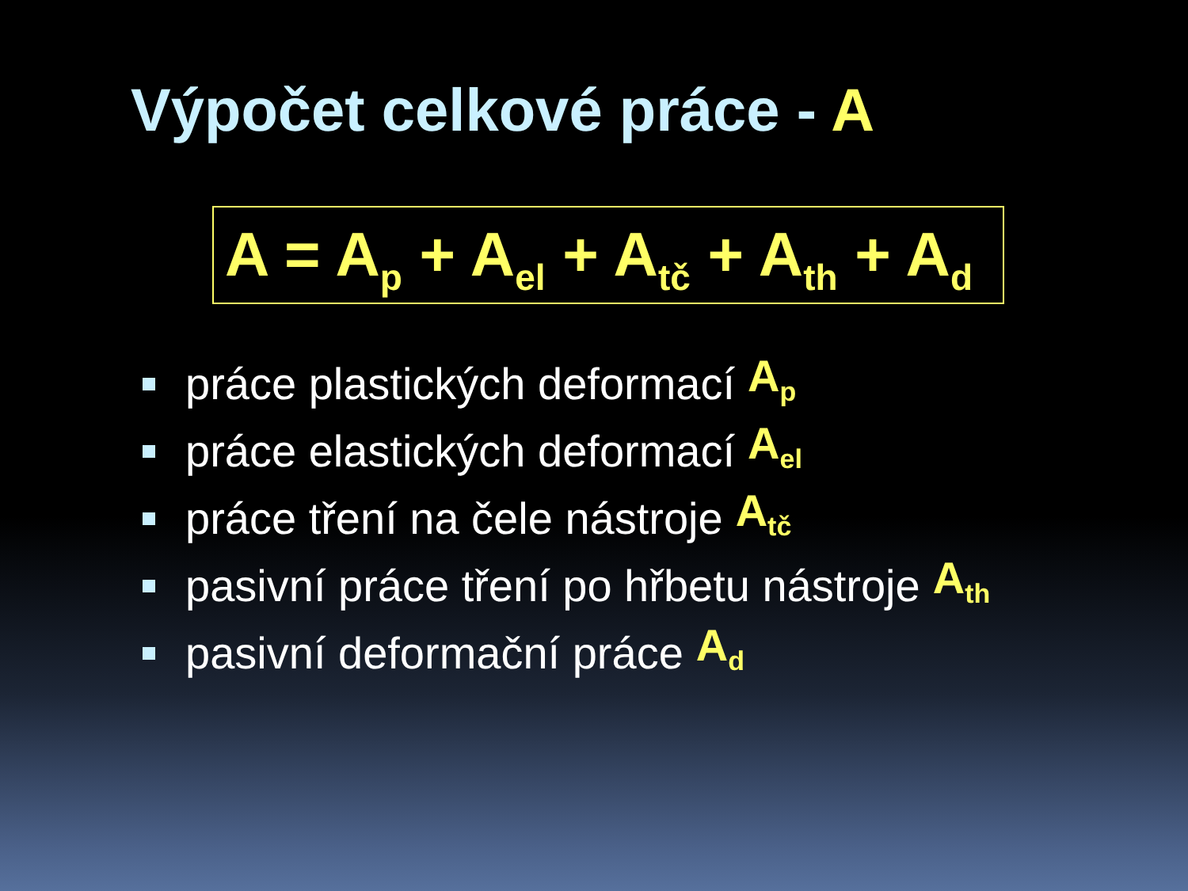Výpočet celkové práce - A
A = A<sub>p</sub> + A<sub>el</sub> + A<sub>tč</sub> + A<sub>th</sub> + A<sub>d</sub>
práce plastických deformací A<sub>p</sub>
práce elastických deformací A<sub>el</sub>
práce tření na čele nástroje A<sub>tč</sub>
pasivní práce tření po hřbetu nástroje A<sub>th</sub>
pasivní deformační práce A<sub>d</sub>